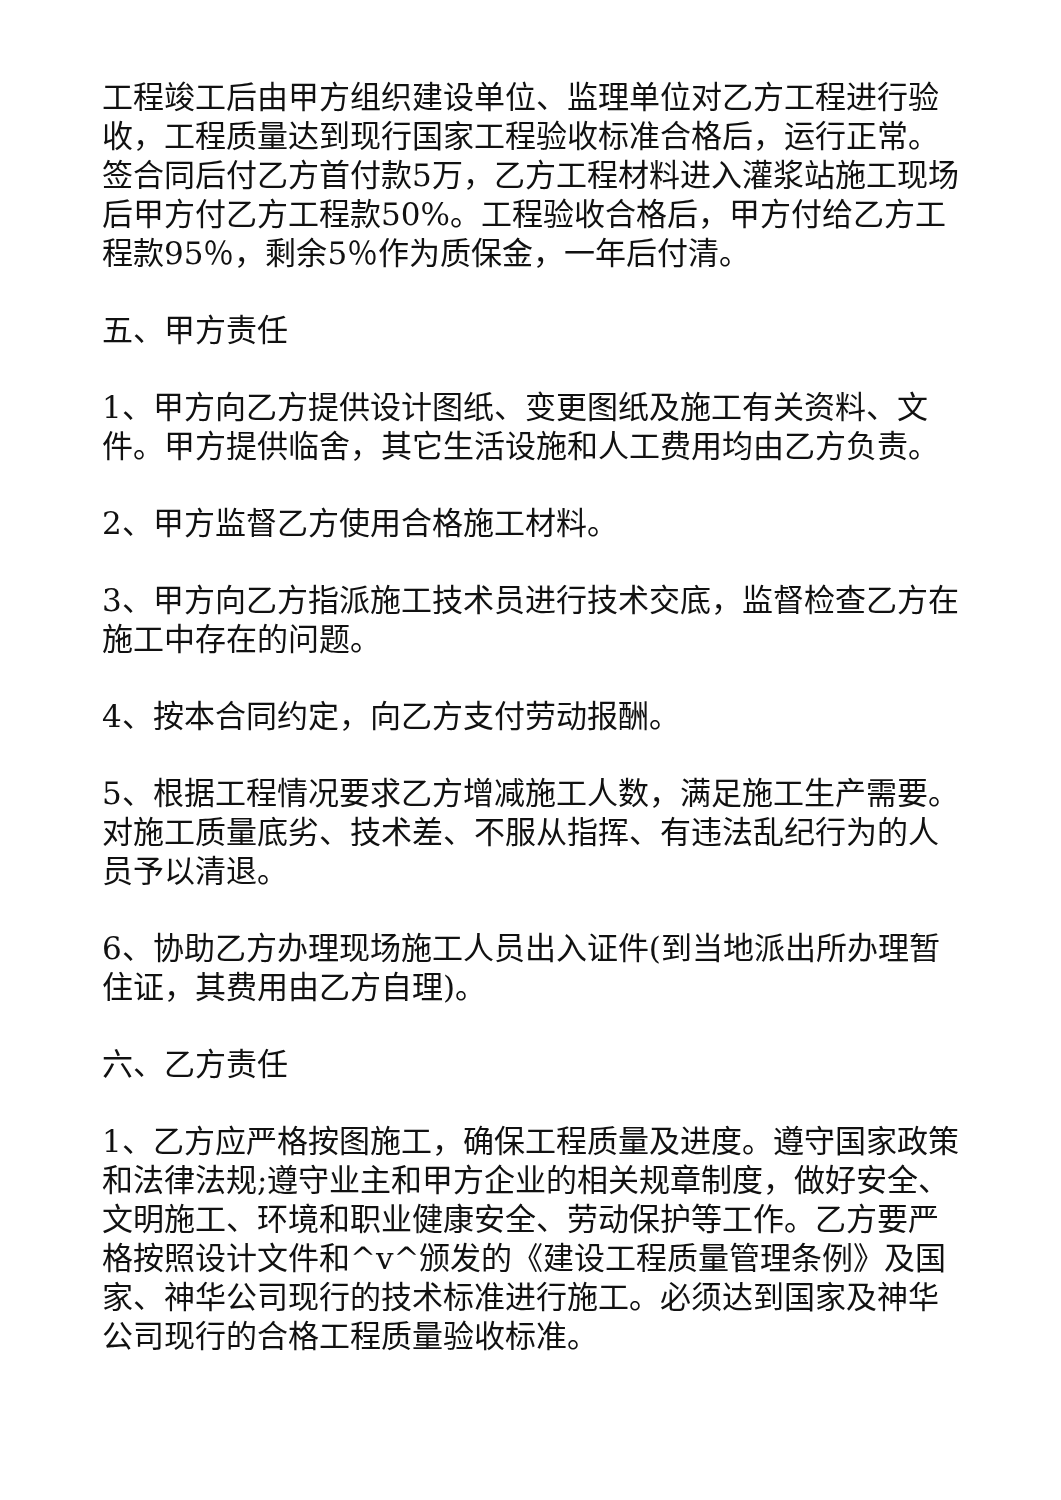工程竣工后由甲方组织建设单位、监理单位对乙方工程进行验收，工程质量达到现行国家工程验收标准合格后，运行正常。签合同后付乙方首付款5万，乙方工程材料进入灌浆站施工现场后甲方付乙方工程款50%。工程验收合格后，甲方付给乙方工程款95％，剩余5％作为质保金，一年后付清。
五、甲方责任
1、甲方向乙方提供设计图纸、变更图纸及施工有关资料、文件。甲方提供临舍，其它生活设施和人工费用均由乙方负责。
2、甲方监督乙方使用合格施工材料。
3、甲方向乙方指派施工技术员进行技术交底，监督检查乙方在施工中存在的问题。
4、按本合同约定，向乙方支付劳动报酬。
5、根据工程情况要求乙方增减施工人数，满足施工生产需要。对施工质量底劣、技术差、不服从指挥、有违法乱纪行为的人员予以清退。
6、协助乙方办理现场施工人员出入证件(到当地派出所办理暂住证，其费用由乙方自理)。
六、乙方责任
1、乙方应严格按图施工，确保工程质量及进度。遵守国家政策和法律法规;遵守业主和甲方企业的相关规章制度，做好安全、文明施工、环境和职业健康安全、劳动保护等工作。乙方要严格按照设计文件和^v^颁发的《建设工程质量管理条例》及国家、神华公司现行的技术标准进行施工。必须达到国家及神华公司现行的合格工程质量验收标准。